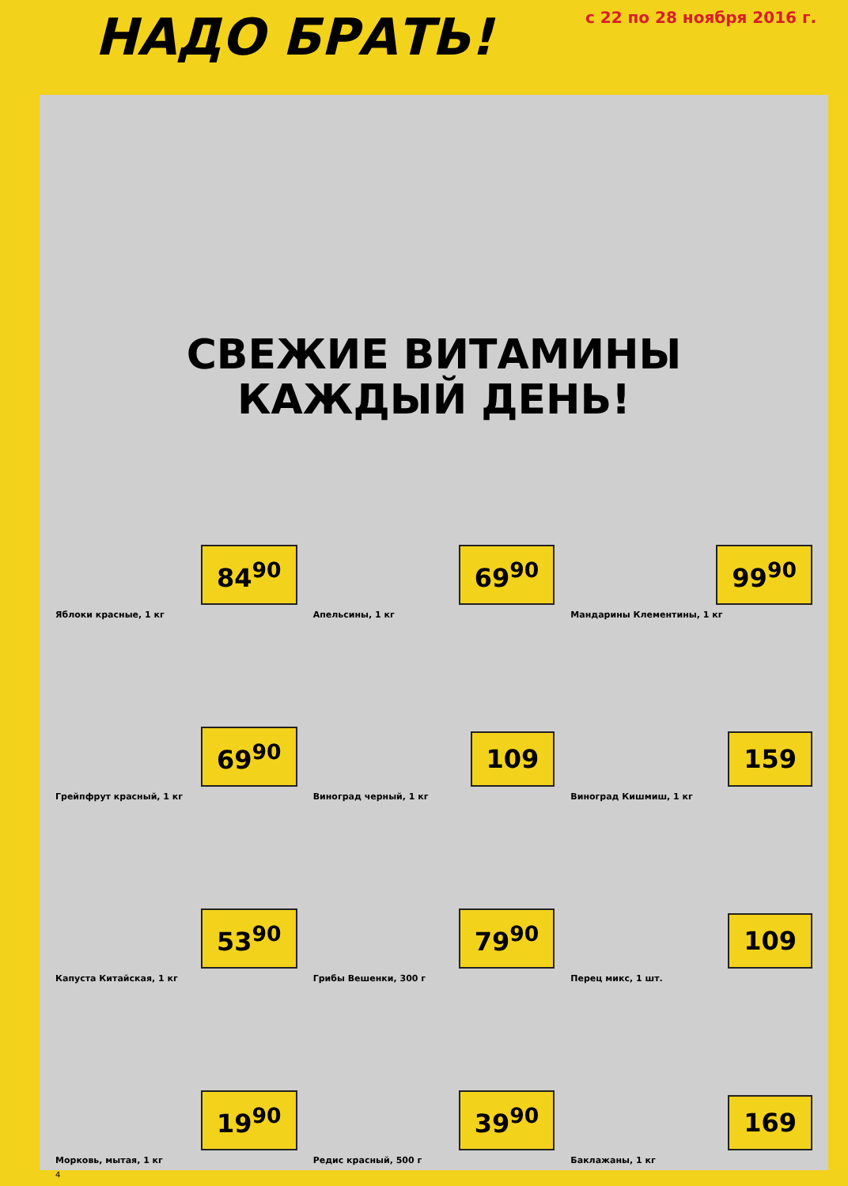НАДО БРАТЬ!
с 22 по 28 ноября 2016 г.
СВЕЖИЕ ВИТАМИНЫ
КАЖДЫЙ ДЕНЬ!
84<sup>90</sup>
Яблоки красные, 1 кг
69<sup>90</sup>
Апельсины, 1 кг
99<sup>90</sup>
Мандарины Клементины, 1 кг
69<sup>90</sup>
Грейпфрут красный, 1 кг
109
Виноград черный, 1 кг
159
Виноград Кишмиш, 1 кг
53<sup>90</sup>
Капуста Китайская, 1 кг
79<sup>90</sup>
Грибы Вешенки, 300 г
109
Перец микс, 1 шт.
19<sup>90</sup>
Морковь, мытая, 1 кг
39<sup>90</sup>
Редис красный, 500 г
169
Баклажаны, 1 кг
4